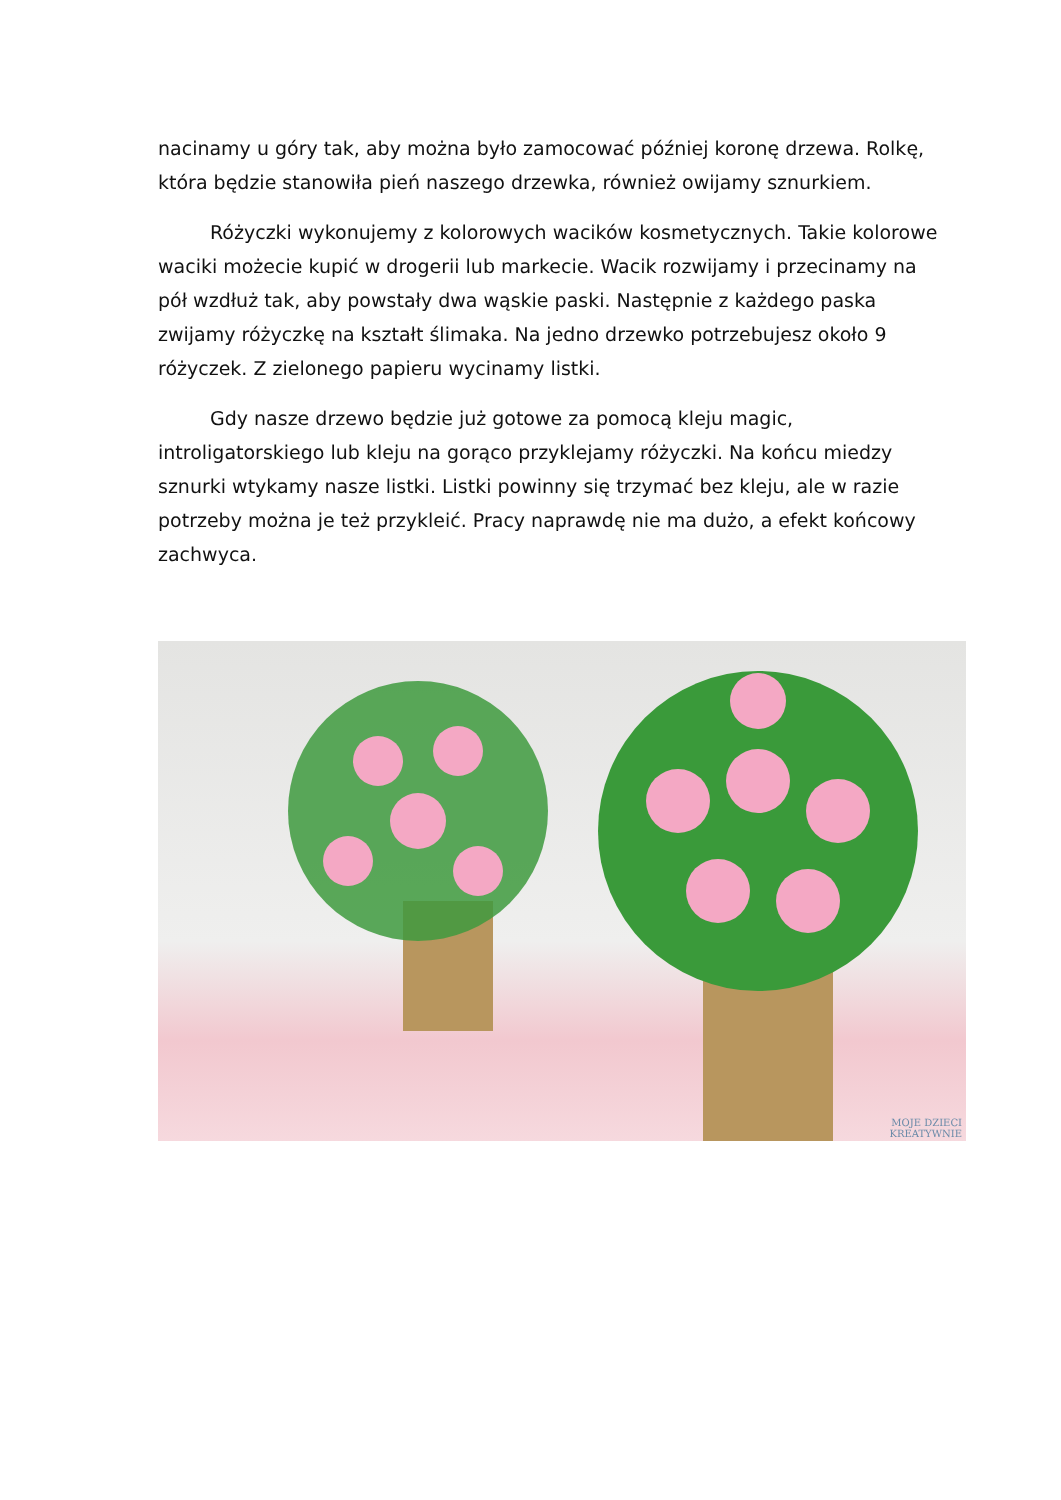nacinamy u góry tak, aby można było zamocować później koronę drzewa. Rolkę, która będzie stanowiła pień naszego drzewka, również owijamy sznurkiem.
Różyczki wykonujemy z kolorowych wacików kosmetycznych. Takie kolorowe waciki możecie kupić w drogerii lub markecie. Wacik rozwijamy i przecinamy na pół wzdłuż tak, aby powstały dwa wąskie paski. Następnie z każdego paska zwijamy różyczkę na kształt ślimaka. Na jedno drzewko potrzebujesz około 9 różyczek. Z zielonego papieru wycinamy listki.
Gdy nasze drzewo będzie już gotowe za pomocą kleju magic, introligatorskiego lub kleju na gorąco przyklejamy różyczki. Na końcu miedzy sznurki wtykamy nasze listki. Listki powinny się trzymać bez kleju, ale w razie potrzeby można je też przykleić. Pracy naprawdę nie ma dużo, a efekt końcowy zachwyca.
MOJE DZIECI
KREATYWNIE